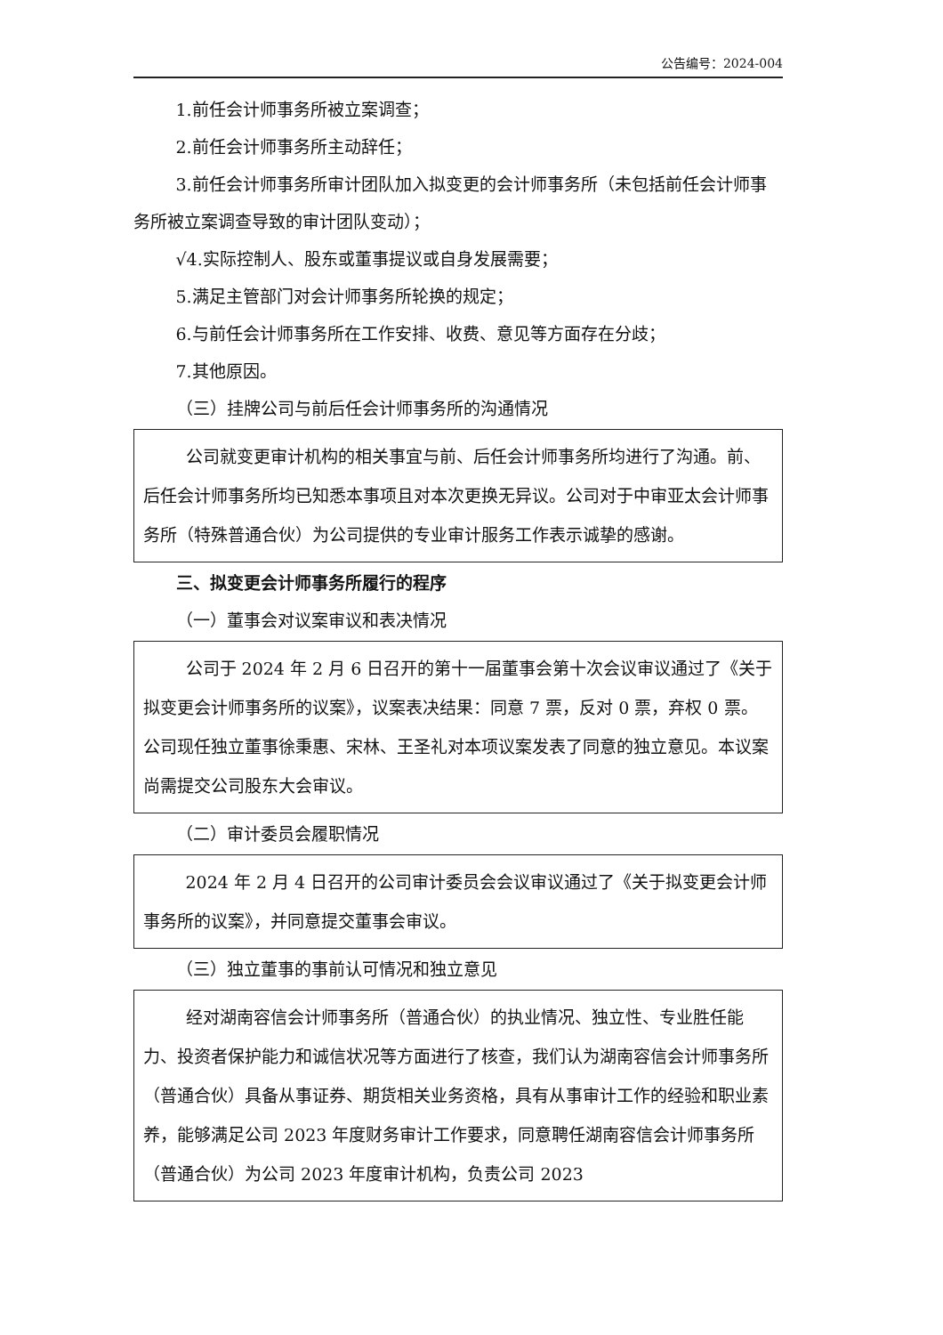公告编号：2024-004
1.前任会计师事务所被立案调查；
2.前任会计师事务所主动辞任；
3.前任会计师事务所审计团队加入拟变更的会计师事务所（未包括前任会计师事务所被立案调查导致的审计团队变动）；
√4.实际控制人、股东或董事提议或自身发展需要；
5.满足主管部门对会计师事务所轮换的规定；
6.与前任会计师事务所在工作安排、收费、意见等方面存在分歧；
7.其他原因。
（三）挂牌公司与前后任会计师事务所的沟通情况
公司就变更审计机构的相关事宜与前、后任会计师事务所均进行了沟通。前、后任会计师事务所均已知悉本事项且对本次更换无异议。公司对于中审亚太会计师事务所（特殊普通合伙）为公司提供的专业审计服务工作表示诚挚的感谢。
三、拟变更会计师事务所履行的程序
（一）董事会对议案审议和表决情况
公司于 2024 年 2 月 6 日召开的第十一届董事会第十次会议审议通过了《关于拟变更会计师事务所的议案》，议案表决结果：同意 7 票，反对 0 票，弃权 0 票。公司现任独立董事徐秉惠、宋林、王圣礼对本项议案发表了同意的独立意见。本议案尚需提交公司股东大会审议。
（二）审计委员会履职情况
2024 年 2 月 4 日召开的公司审计委员会会议审议通过了《关于拟变更会计师事务所的议案》，并同意提交董事会审议。
（三）独立董事的事前认可情况和独立意见
经对湖南容信会计师事务所（普通合伙）的执业情况、独立性、专业胜任能力、投资者保护能力和诚信状况等方面进行了核查，我们认为湖南容信会计师事务所（普通合伙）具备从事证券、期货相关业务资格，具有从事审计工作的经验和职业素养，能够满足公司 2023 年度财务审计工作要求，同意聘任湖南容信会计师事务所（普通合伙）为公司 2023 年度审计机构，负责公司 2023